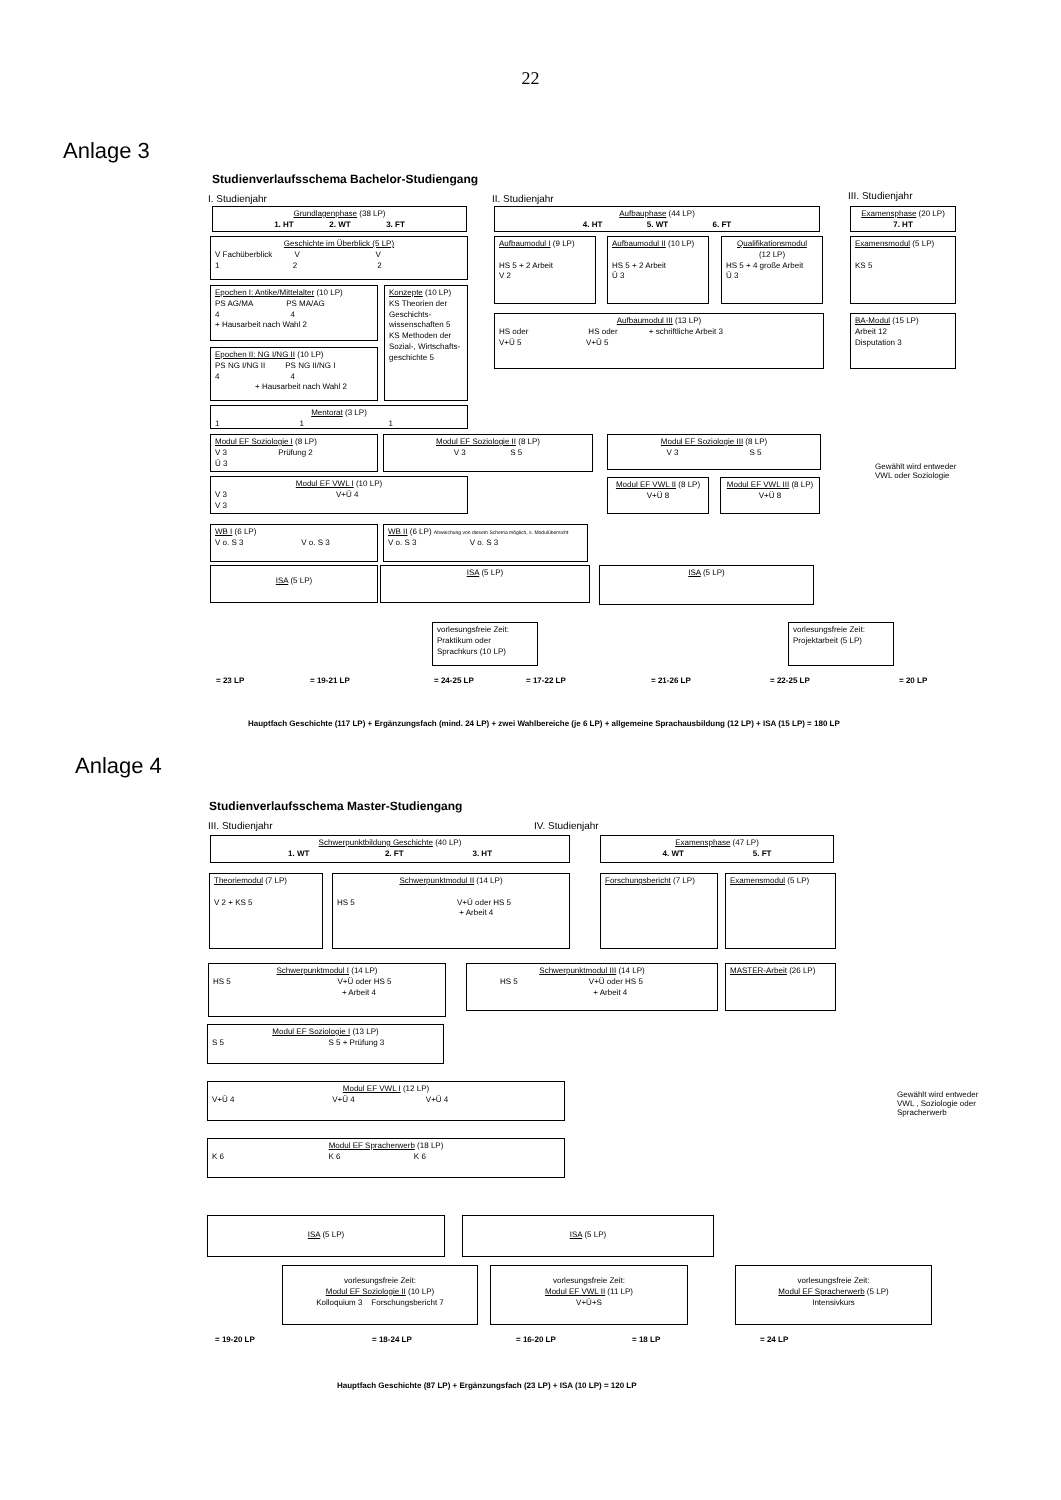22
Anlage 3
Studienverlaufsschema Bachelor-Studiengang
I. Studienjahr II. Studienjahr III. Studienjahr
Grundlagenphase (38 LP)
1. HT 2. WT 3. FT
Aufbauphase (44 LP)
4. HT 5. WT 6. FT
Examensphase (20 LP)
7. HT
Geschichte im Überblick (5 LP)
V Fachüberblick V V
1 2 2
Epochen I: Antike/Mittelalter (10 LP)
PS AG/MA PS MA/AG
4 4
+ Hausarbeit nach Wahl 2
Epochen II: NG I/NG II (10 LP)
PS NG I/NG II PS NG II/NG I
4 4
+ Hausarbeit nach Wahl 2
Konzepte (10 LP)
KS Theorien der Geschichts-wissenschaften 5
KS Methoden der Sozial-, Wirtschafts-geschichte 5
Mentorat (3 LP)
1 1 1
Aufbaumodul I (9 LP)
HS 5 + 2 Arbeit
V 2
Aufbaumodul II (10 LP)
HS 5 + 2 Arbeit
Ü 3
Qualifikationsmodul
(12 LP)
HS 5 + 4 große Arbeit
Ü 3
Aufbaumodul III (13 LP)
HS oder HS oder + schriftliche Arbeit 3
V+Ü 5 V+Ü 5
Examensmodul (5 LP)
KS 5
BA-Modul (15 LP)
Arbeit 12
Disputation 3
Modul EF Soziologie I (8 LP)
V 3 Prüfung 2
Ü 3
Modul EF Soziologie II (8 LP)
V 3 S 5
Modul EF Soziologie III (8 LP)
V 3 S 5
Gewählt wird entweder
VWL oder Soziologie
Modul EF VWL I (10 LP)
V 3 V+Ü 4
V 3
Modul EF VWL II (8 LP)
V+Ü 8
Modul EF VWL III (8 LP)
V+Ü 8
WB I (6 LP)
V o. S 3 V o. S 3
WB II (6 LP) Abweichung von diesem Schema möglich, s. Modulübersicht
V o. S 3 V o. S 3
ISA (5 LP) ISA (5 LP) ISA (5 LP)
vorlesungsfreie Zeit:
Praktikum oder
Sprachkurs (10 LP)
vorlesungsfreie Zeit:
Projektarbeit (5 LP)
= 23 LP = 19-21 LP = 24-25 LP = 17-22 LP = 21-26 LP = 22-25 LP = 20 LP
Hauptfach Geschichte (117 LP) + Ergänzungsfach (mind. 24 LP) + zwei Wahlbereiche (je 6 LP) + allgemeine Sprachausbildung (12 LP) + ISA (15 LP) = 180 LP
Anlage 4
Studienverlaufsschema Master-Studiengang
III. Studienjahr IV. Studienjahr
Schwerpunktbildung Geschichte (40 LP)
1. WT 2. FT 3. HT
Examensphase (47 LP)
4. WT 5. FT
Theoriemodul (7 LP)
V 2 + KS 5
Schwerpunktmodul II (14 LP)
HS 5 V+Ü oder HS 5
+ Arbeit 4
Forschungsbericht (7 LP) Examensmodul (5 LP)
Schwerpunktmodul I (14 LP)
HS 5 V+Ü oder HS 5
+ Arbeit 4
Schwerpunktmodul III (14 LP)
HS 5 V+Ü oder HS 5
+ Arbeit 4
MASTER-Arbeit (26 LP)
Modul EF Soziologie I (13 LP)
S 5 S 5 + Prüfung 3
Modul EF VWL I (12 LP)
V+Ü 4 V+Ü 4 V+Ü 4
Gewählt wird entweder
VWL , Soziologie oder
Spracherwerb
Modul EF Spracherwerb (18 LP)
K 6 K 6 K 6
ISA (5 LP) ISA (5 LP)
vorlesungsfreie Zeit:
Modul EF Soziologie II (10 LP)
Kolloquium 3 Forschungsbericht 7
vorlesungsfreie Zeit:
Modul EF VWL II (11 LP)
V+Ü+S
vorlesungsfreie Zeit:
Modul EF Spracherwerb (5 LP)
Intensivkurs
= 19-20 LP = 18-24 LP = 16-20 LP = 18 LP = 24 LP
Hauptfach Geschichte (87 LP) + Ergänzungsfach (23 LP) + ISA (10 LP) = 120 LP